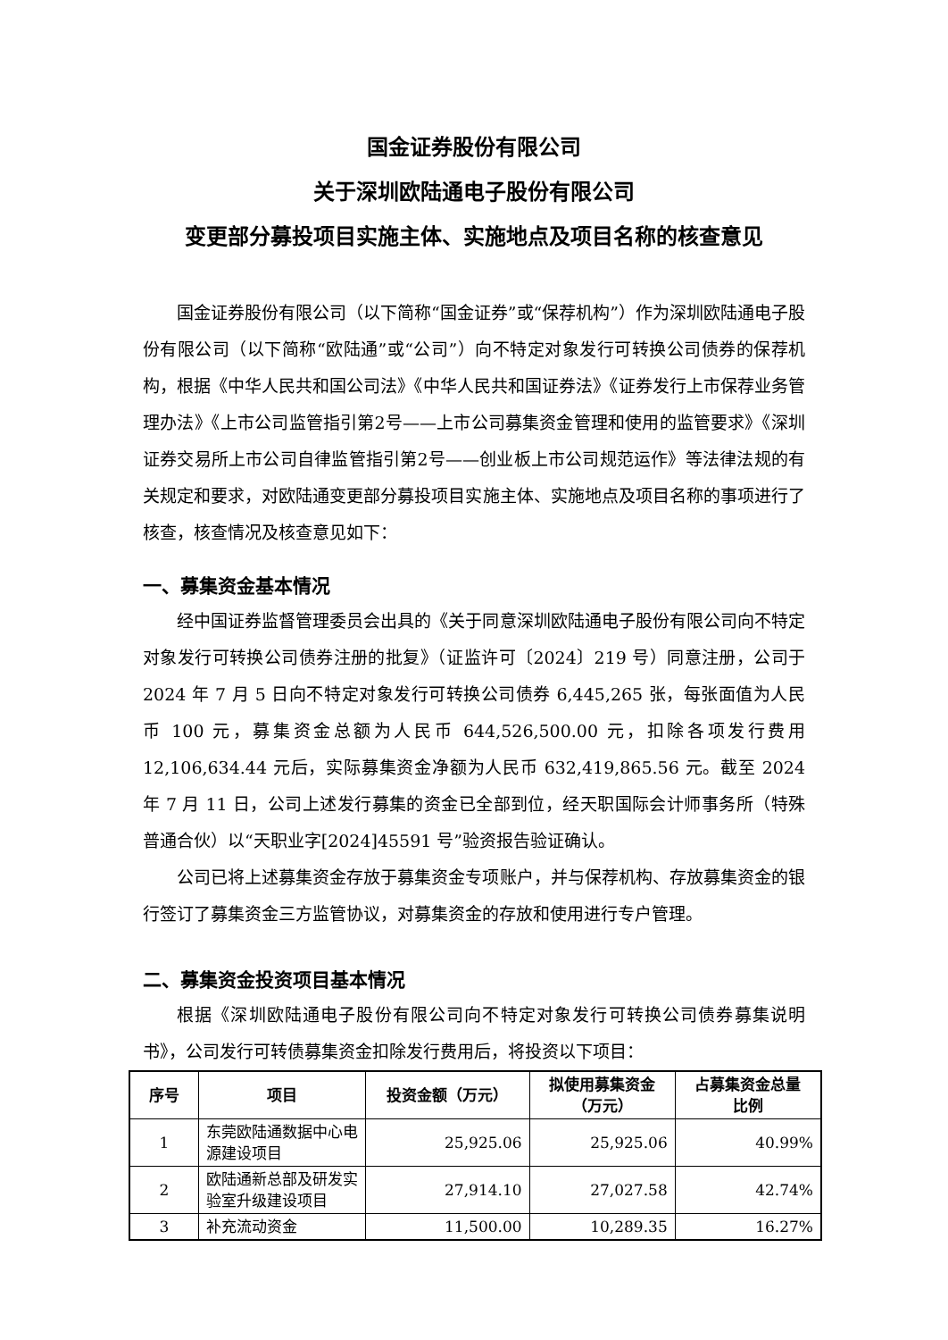国金证券股份有限公司
关于深圳欧陆通电子股份有限公司
变更部分募投项目实施主体、实施地点及项目名称的核查意见
国金证券股份有限公司（以下简称“国金证券”或“保荐机构”）作为深圳欧陆通电子股份有限公司（以下简称“欧陆通”或“公司”）向不特定对象发行可转换公司债券的保荐机构，根据《中华人民共和国公司法》《中华人民共和国证券法》《证券发行上市保荐业务管理办法》《上市公司监管指引第2号——上市公司募集资金管理和使用的监管要求》《深圳证券交易所上市公司自律监管指引第2号——创业板上市公司规范运作》等法律法规的有关规定和要求，对欧陆通变更部分募投项目实施主体、实施地点及项目名称的事项进行了核查，核查情况及核查意见如下：
一、募集资金基本情况
经中国证券监督管理委员会出具的《关于同意深圳欧陆通电子股份有限公司向不特定对象发行可转换公司债券注册的批复》（证监许可〔2024〕219 号）同意注册，公司于 2024 年 7 月 5 日向不特定对象发行可转换公司债券 6,445,265 张，每张面值为人民币 100 元，募集资金总额为人民币 644,526,500.00 元，扣除各项发行费用 12,106,634.44 元后，实际募集资金净额为人民币 632,419,865.56 元。截至 2024 年 7 月 11 日，公司上述发行募集的资金已全部到位，经天职国际会计师事务所（特殊普通合伙）以“天职业字[2024]45591 号”验资报告验证确认。
公司已将上述募集资金存放于募集资金专项账户，并与保荐机构、存放募集资金的银行签订了募集资金三方监管协议，对募集资金的存放和使用进行专户管理。
二、募集资金投资项目基本情况
根据《深圳欧陆通电子股份有限公司向不特定对象发行可转换公司债券募集说明书》，公司发行可转债募集资金扣除发行费用后，将投资以下项目：
| 序号 | 项目 | 投资金额（万元） | 拟使用募集资金 （万元） | 占募集资金总量 比例 |
| --- | --- | --- | --- | --- |
| 1 | 东莞欧陆通数据中心电源建设项目 | 25,925.06 | 25,925.06 | 40.99% |
| 2 | 欧陆通新总部及研发实验室升级建设项目 | 27,914.10 | 27,027.58 | 42.74% |
| 3 | 补充流动资金 | 11,500.00 | 10,289.35 | 16.27% |